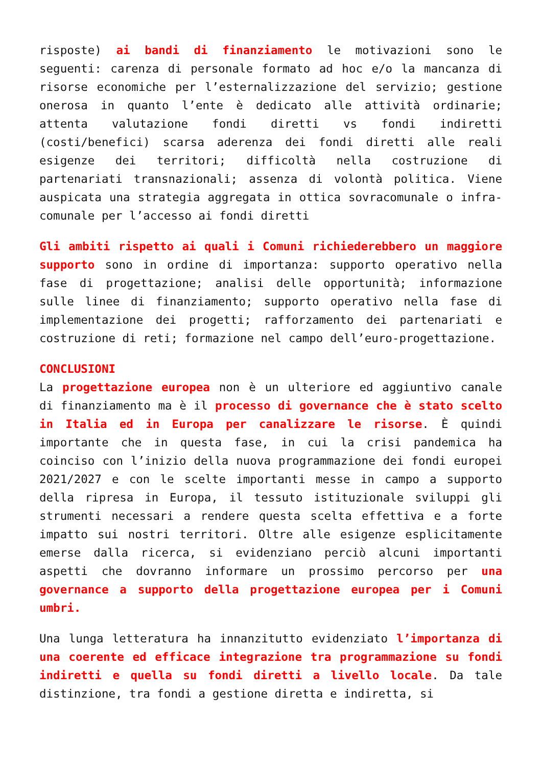risposte) ai bandi di finanziamento le motivazioni sono le seguenti: carenza di personale formato ad hoc e/o la mancanza di risorse economiche per l’esternalizzazione del servizio; gestione onerosa in quanto l’ente è dedicato alle attività ordinarie; attenta valutazione fondi diretti vs fondi indiretti (costi/benefici) scarsa aderenza dei fondi diretti alle reali esigenze dei territori; difficoltà nella costruzione di partenariati transnazionali; assenza di volontà politica. Viene auspicata una strategia aggregata in ottica sovracomunale o infra-comunale per l’accesso ai fondi diretti
Gli ambiti rispetto ai quali i Comuni richiederebbero un maggiore supporto sono in ordine di importanza: supporto operativo nella fase di progettazione; analisi delle opportunità; informazione sulle linee di finanziamento; supporto operativo nella fase di implementazione dei progetti; rafforzamento dei partenariati e costruzione di reti; formazione nel campo dell’euro-progettazione.
CONCLUSIONI
La progettazione europea non è un ulteriore ed aggiuntivo canale di finanziamento ma è il processo di governance che è stato scelto in Italia ed in Europa per canalizzare le risorse. È quindi importante che in questa fase, in cui la crisi pandemica ha coinciso con l’inizio della nuova programmazione dei fondi europei 2021/2027 e con le scelte importanti messe in campo a supporto della ripresa in Europa, il tessuto istituzionale sviluppi gli strumenti necessari a rendere questa scelta effettiva e a forte impatto sui nostri territori. Oltre alle esigenze esplicitamente emerse dalla ricerca, si evidenziano perciò alcuni importanti aspetti che dovranno informare un prossimo percorso per una governance a supporto della progettazione europea per i Comuni umbri.
Una lunga letteratura ha innanzitutto evidenziato l’importanza di una coerente ed efficace integrazione tra programmazione su fondi indiretti e quella su fondi diretti a livello locale. Da tale distinzione, tra fondi a gestione diretta e indiretta, si